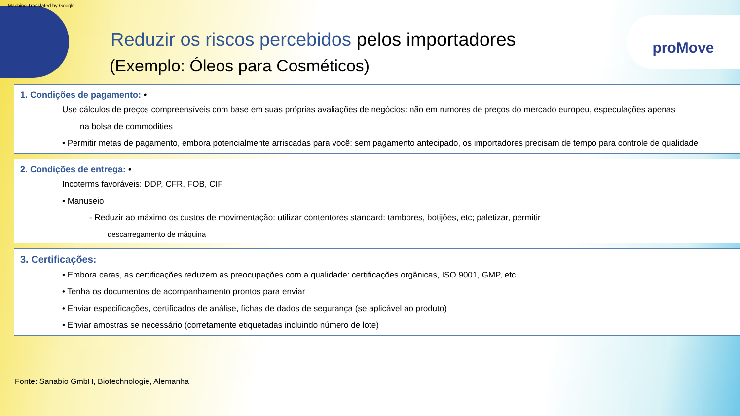Machine Translated by Google
proMove
Reduzir os riscos percebidos pelos importadores
(Exemplo: Óleos para Cosméticos)
1. Condições de pagamento: •
Use cálculos de preços compreensíveis com base em suas próprias avaliações de negócios: não em rumores de preços do mercado europeu, especulações apenas
na bolsa de commodities
• Permitir metas de pagamento, embora potencialmente arriscadas para você: sem pagamento antecipado, os importadores precisam de tempo para controle de qualidade
2. Condições de entrega: •
Incoterms favoráveis: DDP, CFR, FOB, CIF
• Manuseio
- Reduzir ao máximo os custos de movimentação: utilizar contentores standard: tambores, botijões, etc; paletizar, permitir
descarregamento de máquina
3. Certificações:
• Embora caras, as certificações reduzem as preocupações com a qualidade: certificações orgânicas, ISO 9001, GMP, etc.
• Tenha os documentos de acompanhamento prontos para enviar
• Enviar especificações, certificados de análise, fichas de dados de segurança (se aplicável ao produto)
• Enviar amostras se necessário (corretamente etiquetadas incluindo número de lote)
Fonte: Sanabio GmbH, Biotechnologie, Alemanha